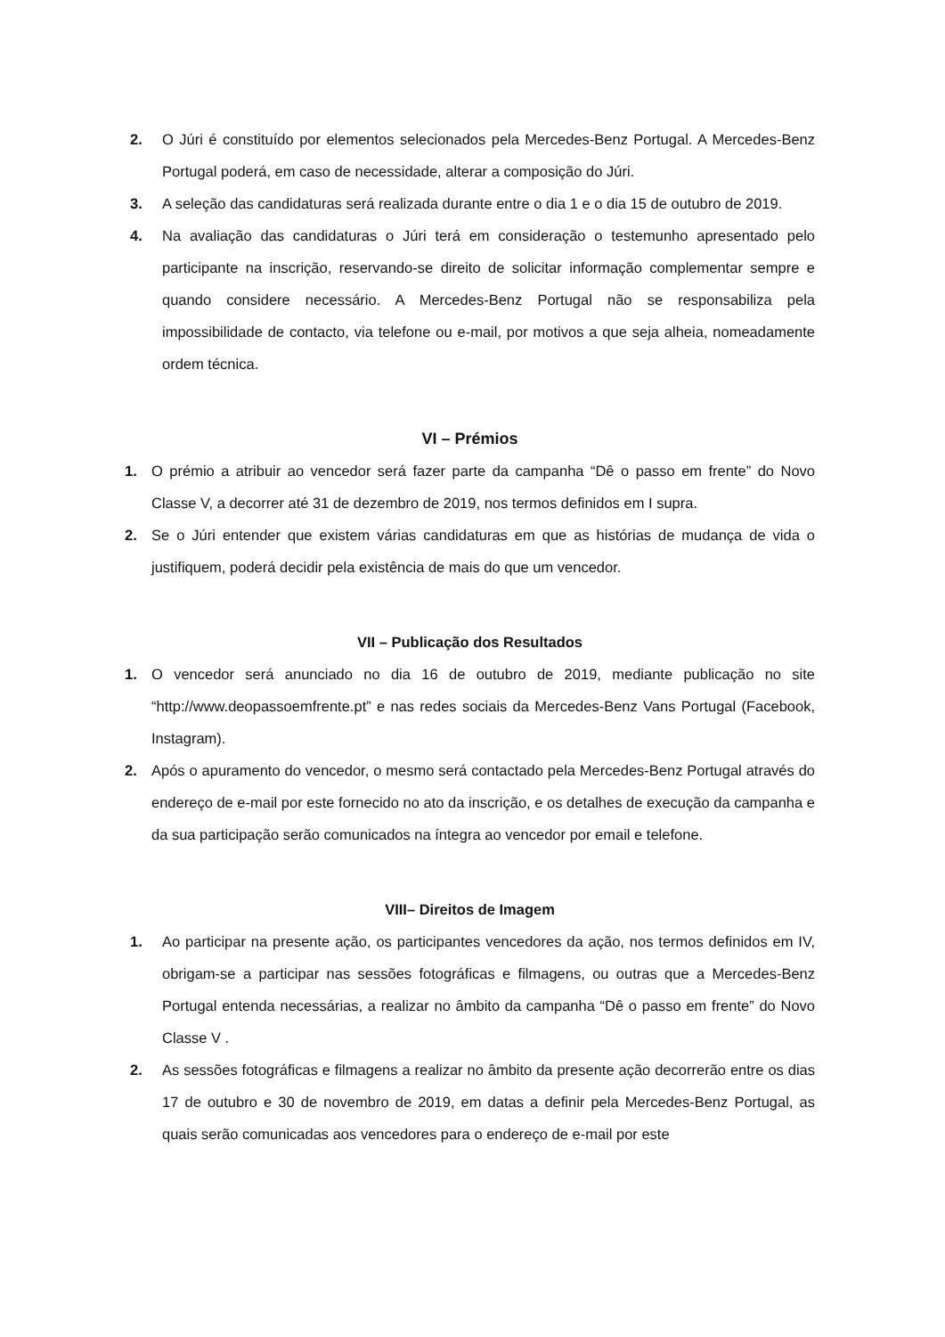2. O Júri é constituído por elementos selecionados pela Mercedes-Benz Portugal. A Mercedes-Benz Portugal poderá, em caso de necessidade, alterar a composição do Júri.
3. A seleção das candidaturas será realizada durante entre o dia 1 e o dia 15 de outubro de 2019.
4. Na avaliação das candidaturas o Júri terá em consideração o testemunho apresentado pelo participante na inscrição, reservando-se direito de solicitar informação complementar sempre e quando considere necessário. A Mercedes-Benz Portugal não se responsabiliza pela impossibilidade de contacto, via telefone ou e-mail, por motivos a que seja alheia, nomeadamente ordem técnica.
VI – Prémios
1. O prémio a atribuir ao vencedor será fazer parte da campanha “Dê o passo em frente” do Novo Classe V, a decorrer até 31 de dezembro de 2019, nos termos definidos em I supra.
2. Se o Júri entender que existem várias candidaturas em que as histórias de mudança de vida o justifiquem, poderá decidir pela existência de mais do que um vencedor.
VII – Publicação dos Resultados
1. O vencedor será anunciado no dia 16 de outubro de 2019, mediante publicação no site “http://www.deopassoemfrente.pt” e nas redes sociais da Mercedes-Benz Vans Portugal (Facebook, Instagram).
2. Após o apuramento do vencedor, o mesmo será contactado pela Mercedes-Benz Portugal através do endereço de e-mail por este fornecido no ato da inscrição, e os detalhes de execução da campanha e da sua participação serão comunicados na íntegra ao vencedor por email e telefone.
VIII– Direitos de Imagem
1. Ao participar na presente ação, os participantes vencedores da ação, nos termos definidos em IV, obrigam-se a participar nas sessões fotográficas e filmagens, ou outras que a Mercedes-Benz Portugal entenda necessárias, a realizar no âmbito da campanha “Dê o passo em frente” do Novo Classe V .
2. As sessões fotográficas e filmagens a realizar no âmbito da presente ação decorrerão entre os dias 17 de outubro e 30 de novembro de 2019, em datas a definir pela Mercedes-Benz Portugal, as quais serão comunicadas aos vencedores para o endereço de e-mail por este